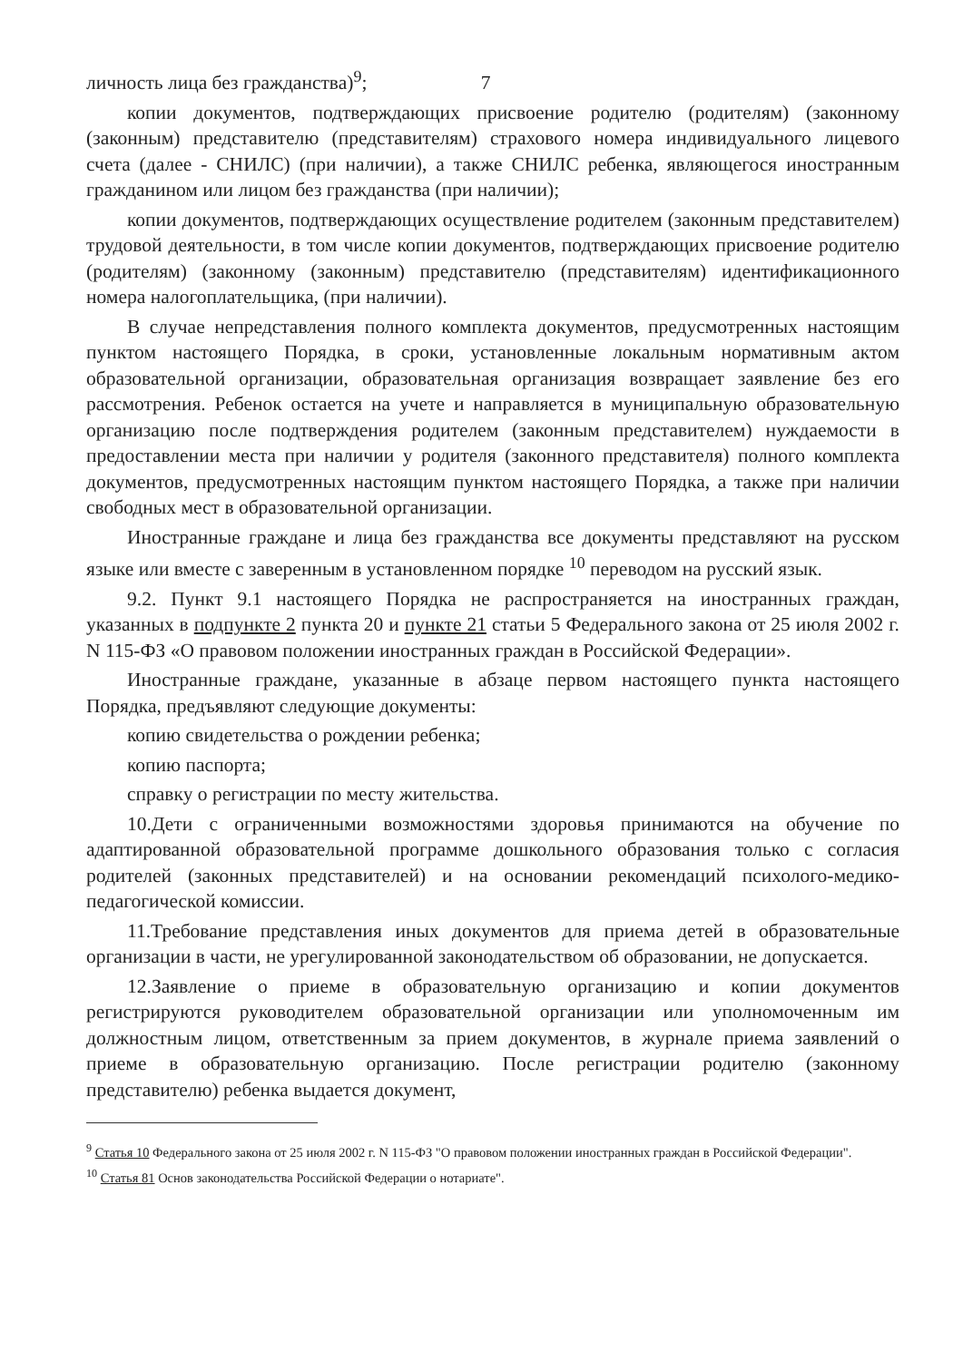личность лица без гражданства)<sup>9</sup>; 7
копии документов, подтверждающих присвоение родителю (родителям) (законному (законным) представителю (представителям) страхового номера индивидуального лицевого счета (далее - СНИЛС) (при наличии), а также СНИЛС ребенка, являющегося иностранным гражданином или лицом без гражданства (при наличии);
копии документов, подтверждающих осуществление родителем (законным представителем) трудовой деятельности, в том числе копии документов, подтверждающих присвоение родителю (родителям) (законному (законным) представителю (представителям) идентификационного номера налогоплательщика, (при наличии).
В случае непредставления полного комплекта документов, предусмотренных настоящим пунктом настоящего Порядка, в сроки, установленные локальным нормативным актом образовательной организации, образовательная организация возвращает заявление без его рассмотрения. Ребенок остается на учете и направляется в муниципальную образовательную организацию после подтверждения родителем (законным представителем) нуждаемости в предоставлении места при наличии у родителя (законного представителя) полного комплекта документов, предусмотренных настоящим пунктом настоящего Порядка, а также при наличии свободных мест в образовательной организации.
Иностранные граждане и лица без гражданства все документы представляют на русском языке или вместе с заверенным в установленном порядке <sup>10</sup> переводом на русский язык.
9.2. Пункт 9.1 настоящего Порядка не распространяется на иностранных граждан, указанных в подпункте 2 пункта 20 и пункте 21 статьи 5 Федерального закона от 25 июля 2002 г. N 115-ФЗ «О правовом положении иностранных граждан в Российской Федерации».
Иностранные граждане, указанные в абзаце первом настоящего пункта настоящего Порядка, предъявляют следующие документы:
копию свидетельства о рождении ребенка;
копию паспорта;
справку о регистрации по месту жительства.
10.Дети с ограниченными возможностями здоровья принимаются на обучение по адаптированной образовательной программе дошкольного образования только с согласия родителей (законных представителей) и на основании рекомендаций психолого-медико-педагогической комиссии.
11.Требование представления иных документов для приема детей в образовательные организации в части, не урегулированной законодательством об образовании, не допускается.
12.Заявление о приеме в образовательную организацию и копии документов регистрируются руководителем образовательной организации или уполномоченным им должностным лицом, ответственным за прием документов, в журнале приема заявлений о приеме в образовательную организацию. После регистрации родителю (законному представителю) ребенка выдается документ,
<sup>9</sup> Статья 10 Федерального закона от 25 июля 2002 г. N 115-ФЗ "О правовом положении иностранных граждан в Российской Федерации".
<sup>10</sup> Статья 81 Основ законодательства Российской Федерации о нотариате".